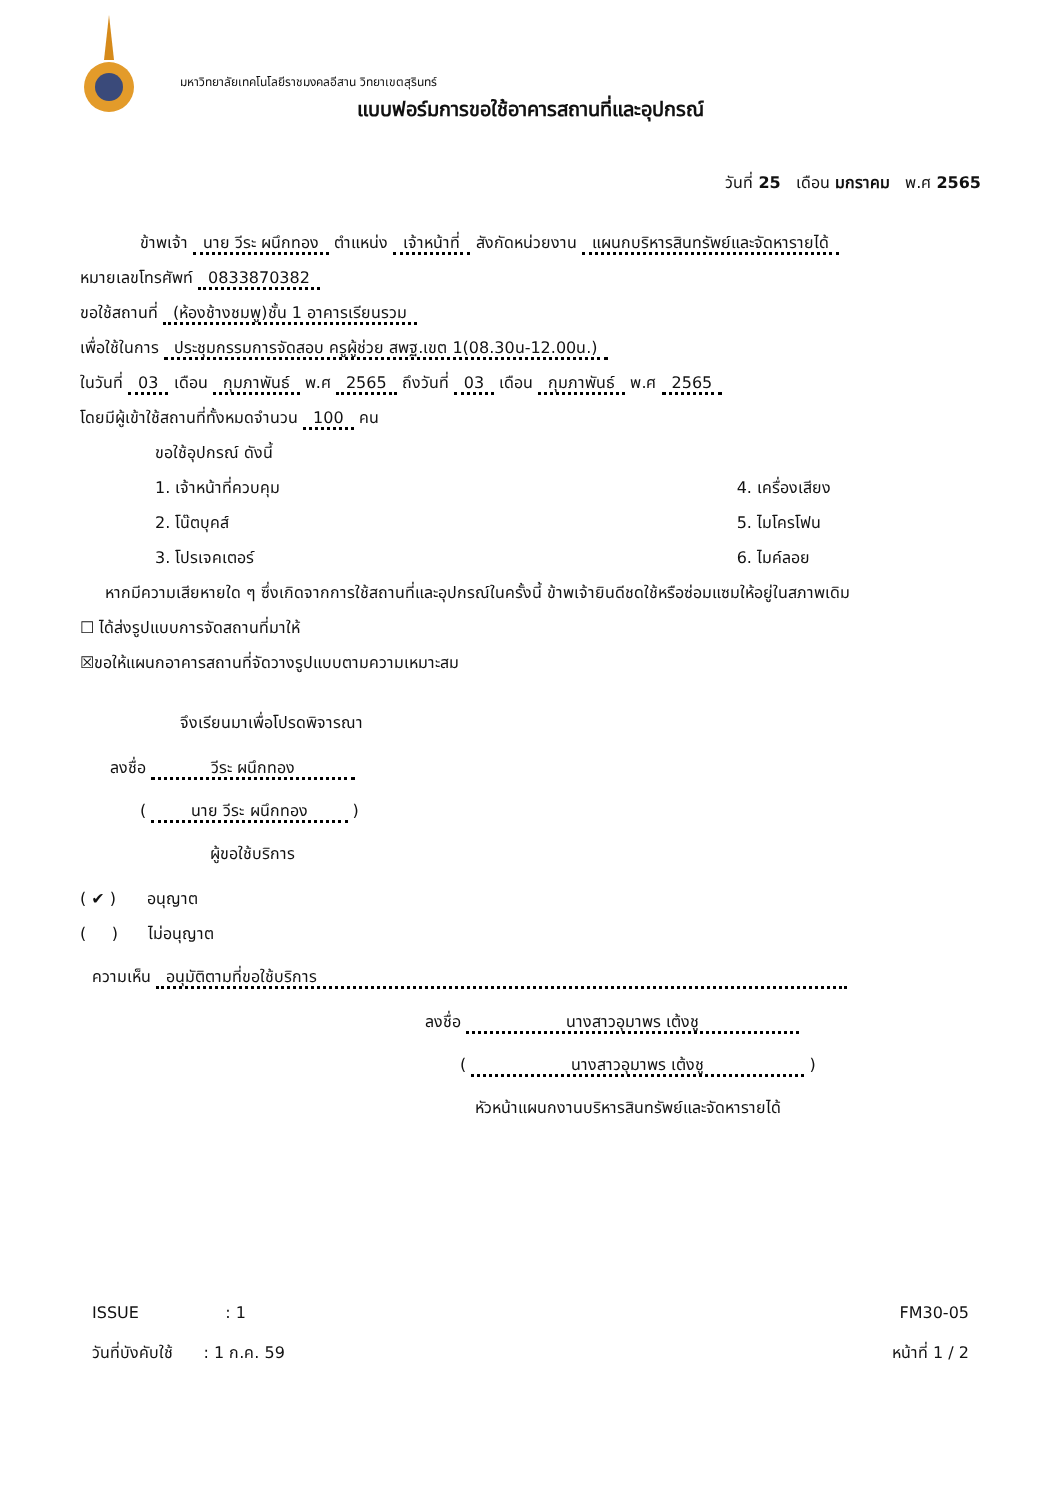มหาวิทยาลัยเทคโนโลยีราชมงคลอีสาน วิทยาเขตสุรินทร์
แบบฟอร์มการขอใช้อาคารสถานที่และอุปกรณ์
วันที่ 25 เดือน มกราคม พ.ศ 2565
ข้าพเจ้า นาย วีระ ผนึกทอง ตำแหน่ง เจ้าหน้าที่ สังกัดหน่วยงาน แผนกบริหารสินทรัพย์และจัดหารายได้
หมายเลขโทรศัพท์ 0833870382
ขอใช้สถานที่ (ห้องช้างชมพู)ชั้น 1 อาคารเรียนรวม
เพื่อใช้ในการ ประชุมกรรมการจัดสอบ ครูผู้ช่วย สพฐ.เขต 1(08.30น-12.00น.)
ในวันที่ 03 เดือน กุมภาพันธ์ พ.ศ 2565 ถึงวันที่ 03 เดือน กุมภาพันธ์ พ.ศ 2565
โดยมีผู้เข้าใช้สถานที่ทั้งหมดจำนวน 100 คน
ขอใช้อุปกรณ์ ดังนี้
1. เจ้าหน้าที่ควบคุม
2. โน๊ตบุคส์
3. โปรเจคเตอร์
4. เครื่องเสียง
5. ไมโครโฟน
6. ไมค์ลอย
หากมีความเสียหายใด ๆ ซึ่งเกิดจากการใช้สถานที่และอุปกรณ์ในครั้งนี้ ข้าพเจ้ายินดีชดใช้หรือซ่อมแซมให้อยู่ในสภาพเดิม
☐ ได้ส่งรูปแบบการจัดสถานที่มาให้
☒ขอให้แผนกอาคารสถานที่จัดวางรูปแบบตามความเหมาะสม
จึงเรียนมาเพื่อโปรดพิจารณา
ลงชื่อ วีระ ผนึกทอง
( นาย วีระ ผนึกทอง )
ผู้ขอใช้บริการ
( ✔ ) อนุญาต
( ) ไม่อนุญาต
ความเห็น อนุมัติตามที่ขอใช้บริการ
ลงชื่อ นางสาวอุมาพร เต้งชู
( นางสาวอุมาพร เต้งชู )
หัวหน้าแผนกงานบริหารสินทรัพย์และจัดหารายได้
ISSUE : 1 FM30-05
วันที่บังคับใช้ : 1 ก.ค. 59 หน้าที่ 1 / 2